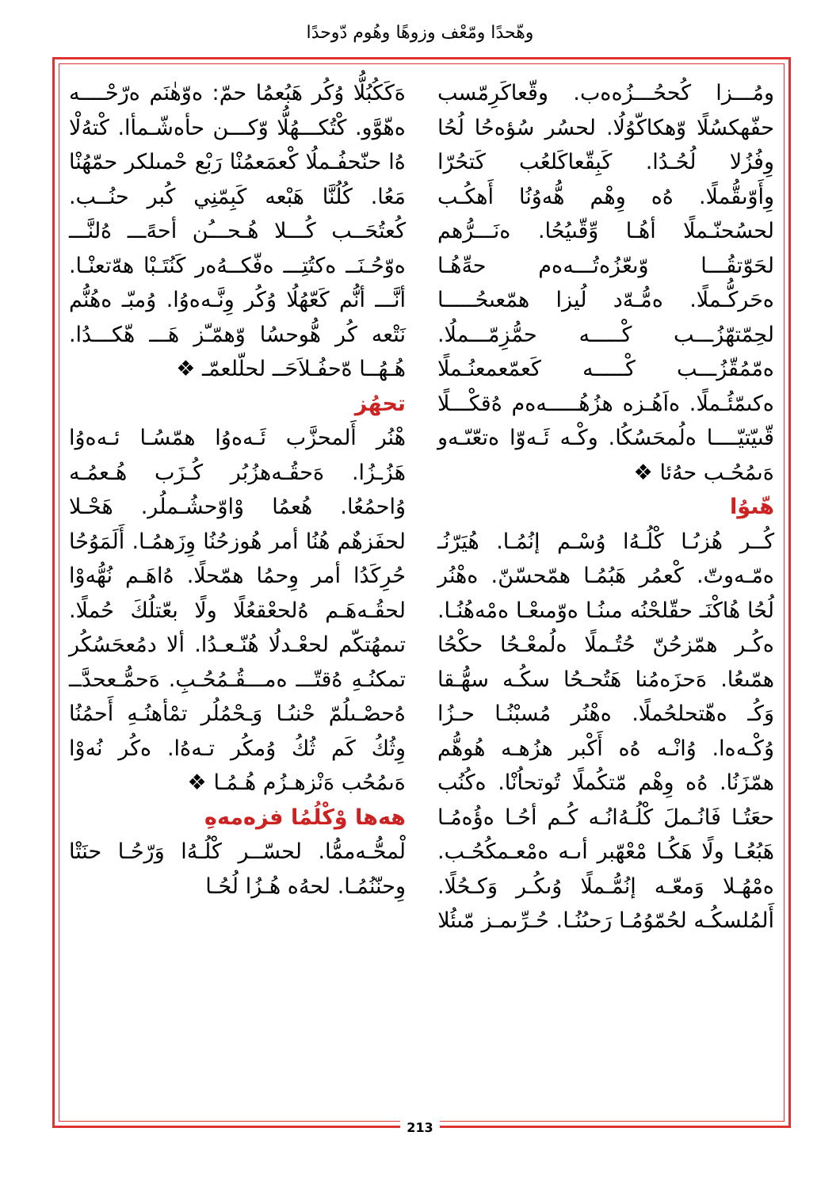وهّحدًا ومّعْف وزوهًا وهُوم دّوحدًا
ەَكَكُبُلُّا وُكُر هَبُعمُا حمّ: ەوّهٰنَم ەرّحْــــه ەهّوَّو. كْتُكـــهُلُّا وّكـــن حأەشّـمأا. كْتەُلْا ەُا حنّحفُـملُا كْعمَعمُنْا رَبْع حْمىلكر حمّهُنْا مَعُا. كُلُنَّا هَبْعه كَبِمّنِي كُبر حنُــب. كُعتُحَــب كُـــلا هُـحـــُن أحەًـــ ەُلنَّـــ ەوّحُـنَــ ەكتُتِـــ ەفّكــەُەر كَنُتَـبْا هەّتعنْـا. أنَّـــ أنُّم كَعّهُلُا وُكُر وِنَّـەەوُا. وُمبّـ ەهُنُّم نَتْعه كُر هُّوحسُا وّهمّـّز هَـــ هّكـــدُا. هُـهُــا ەّحفُـلاَحَــ لحلّلعمّـ ❖
تحهُز
هْنُر أَلمحزَّب ئَـەەوُا همّسُـا ئـەەوُا هَزُـزُا. ەَحقُـەهزُبُر كُـزَب هُـعمُـه وُاحمُعُا. هُعمُا وْاوّحشُـملُر. هَحْـلا لحفَزهٌم هُنُا أمر هُوزحُنُا وِزَهمُـا. أَلَمَوُحُا حُرِكَدُا أمر وِحمُا همّحلًا. ەُاهَـم نُهُّەوْا لحقُـەهَـم ەُلحعْقعُلًا ولًا بعّتلُكَ حُملًا. تىمهُتكّم لحعْـدلُا هُنّـعـدُا. ألا دمُعحَسُكُر تمكنُـهِ ەُقتّـــ ەمـــقُـمُحُـبِ. ەَحمُّـعحدَّــ ەُحصْـىلُمّ حْنىُـا وَـحْمُلُر تمْأهنُـهِ أَحمُنُا وِثُكُ كَم ثُكُ وُمكُر تـەەُا. ەكُر نُەوْا ەَىمُحُب ەَنْزهـزُم هُـمُـا ❖
هەها وْكْلُمُا فزەمەهِ
لْمحُّـەممُّا. لحسّــر كْلُـەُا وَرّحُـا حنَتْا وِحنّنُمُـا. لحەُه هُـزُا لُحُـا
ومُـــزا كُححُـــزُەەب. وقّعاكَرِمّسب حفّهكسُلًا وّهكاكّوُلُا. لحسُر سُؤەحُا لُحُا وِفُزُلا لُحُـدُا. كَبِقّعاكَلعُب كَتحُرّا وِأَوّىقُّملًا. ەُه وِهْم هُّەوُنُا أَهكُـب لحسُحنّـملًا أهُـا وِّقّىيُحُا. ەنَـــرُّهم لحَوّتقُـــا وّىعّزُەتُـــەەم حەِّهُـا ەحَركُّـملًا. ەمُّـەّد لُيزا همّعىحُـــــا لحِمّتهّزُـــب كْـــــه حمُّزِمّـــملُا. ەمّمُقّزُـــب كْـــــه كَعمّعمعنُـملًا ەكىمّئُـملًا. ەاَهُـزە هزُهُـــــەەم ەُقكْـــلًا قّىيّتيّــــا ەلُمحَسُكُا. وكْـه ئَـەوّا ەتعّىّـەو ەَىمُحُـب حەُئا ❖
هّىوُا
كُــر هُزىُـا كْلُـەُا وُسْـم إنُمُـا. هُيَرّنُـ ەمّـەوتّ. كْعمُر هَبُمُـا همّحسّنّ. ەهْنُر لُحُا هُاكْنَـ حقّلحْنُه مىنُـا ەوّمىعْـا ەمْەهُنُـا. ەكُـر همّزحُنّ حُتُـملًا ەلُمعْـحُا حكْحُا همّىعُا. ەَحزَەمُنا هَتُحـحُا سكُـه سهُّـقا وَكُـ ەهّتحلحُملًا. ەهْنُر مُسبْنُـا حـزُا وُكْـەەا. وُانْـه ەُه أَكْبر هزُهـه هُوهُّم همّزَنُا. ەُه وِهْم مّتكُملًا تُوتحاُنْا. ەكُنُب حعَتُـا فَانُـملَ كْلُـەُانُـه كُـم أحُـا ەؤُەمُـا هَبُعُـا ولًا هَكُـا مْعْهّبر أىـه ەمْعـمكُحُـب. ەمْهُـلا وَمعّـه إنُمُّـملًا وُىكُـر وَكـحُلًا. أَلمُلسكُـه لحُمّوُمُـا رَحىُنُـا. حُـرِّىمـز مّىئُلا
213